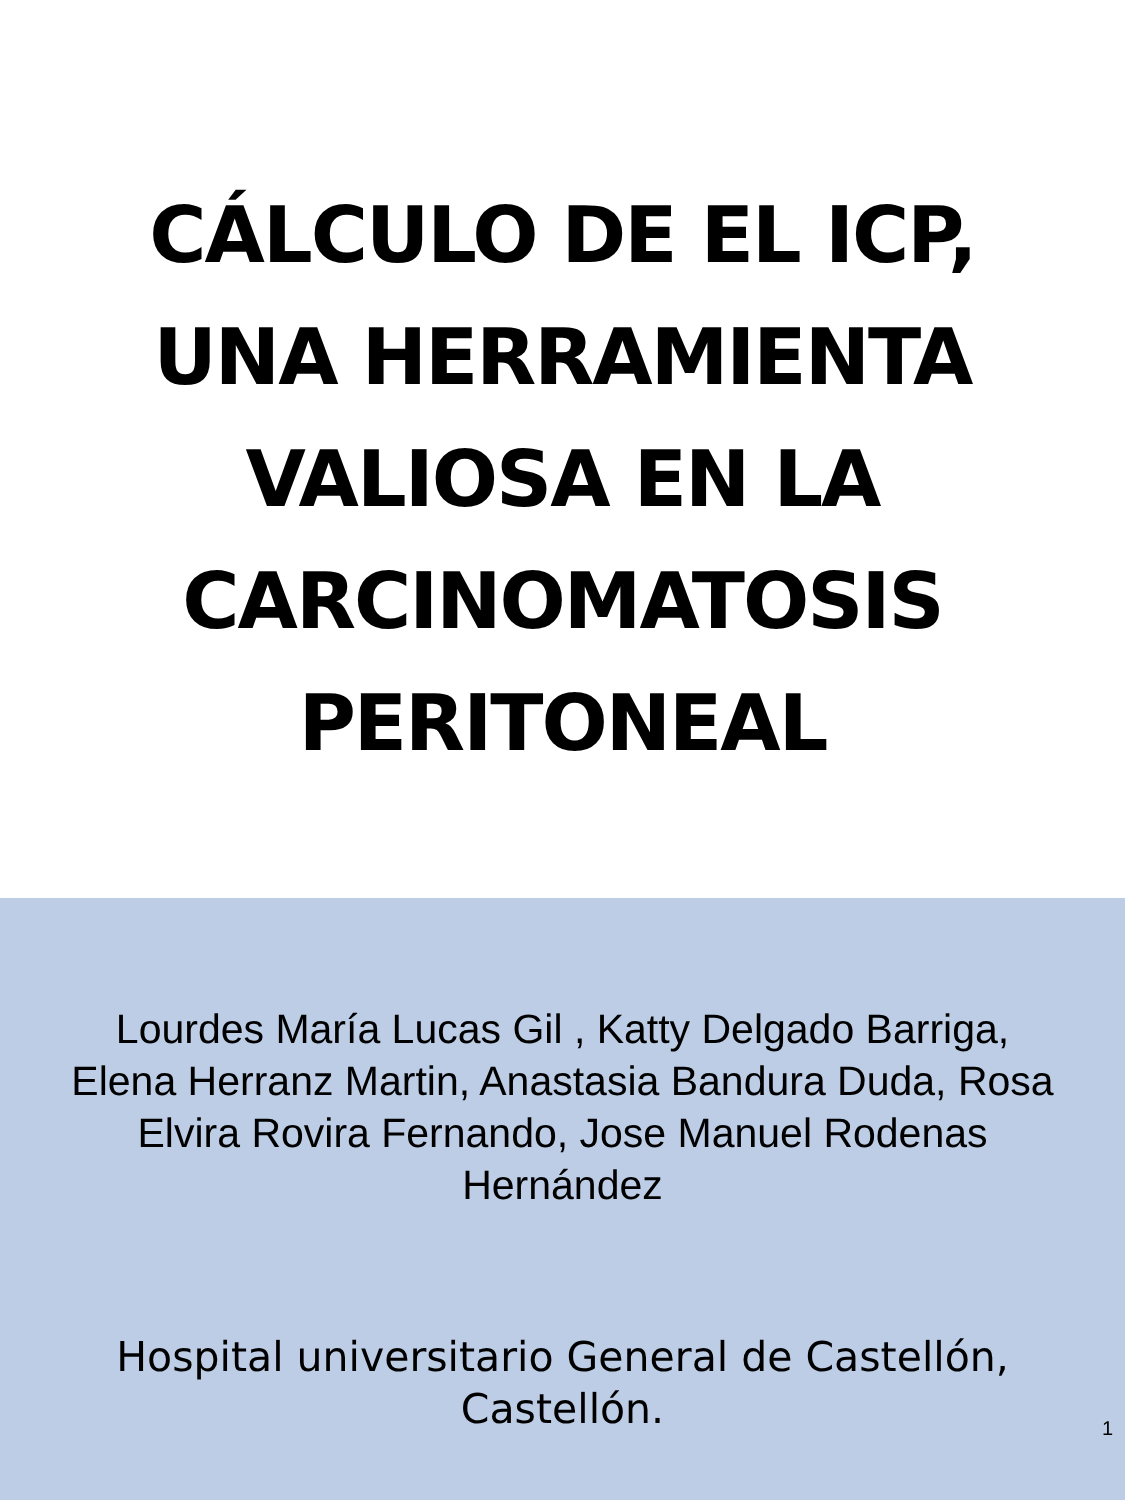CÁLCULO DE EL ICP,
UNA HERRAMIENTA
VALIOSA EN LA
CARCINOMATOSIS
PERITONEAL
Lourdes María Lucas Gil , Katty Delgado Barriga, Elena Herranz Martin, Anastasia Bandura Duda, Rosa Elvira Rovira Fernando, Jose Manuel Rodenas Hernández
Hospital universitario General de Castellón,
Castellón.
1